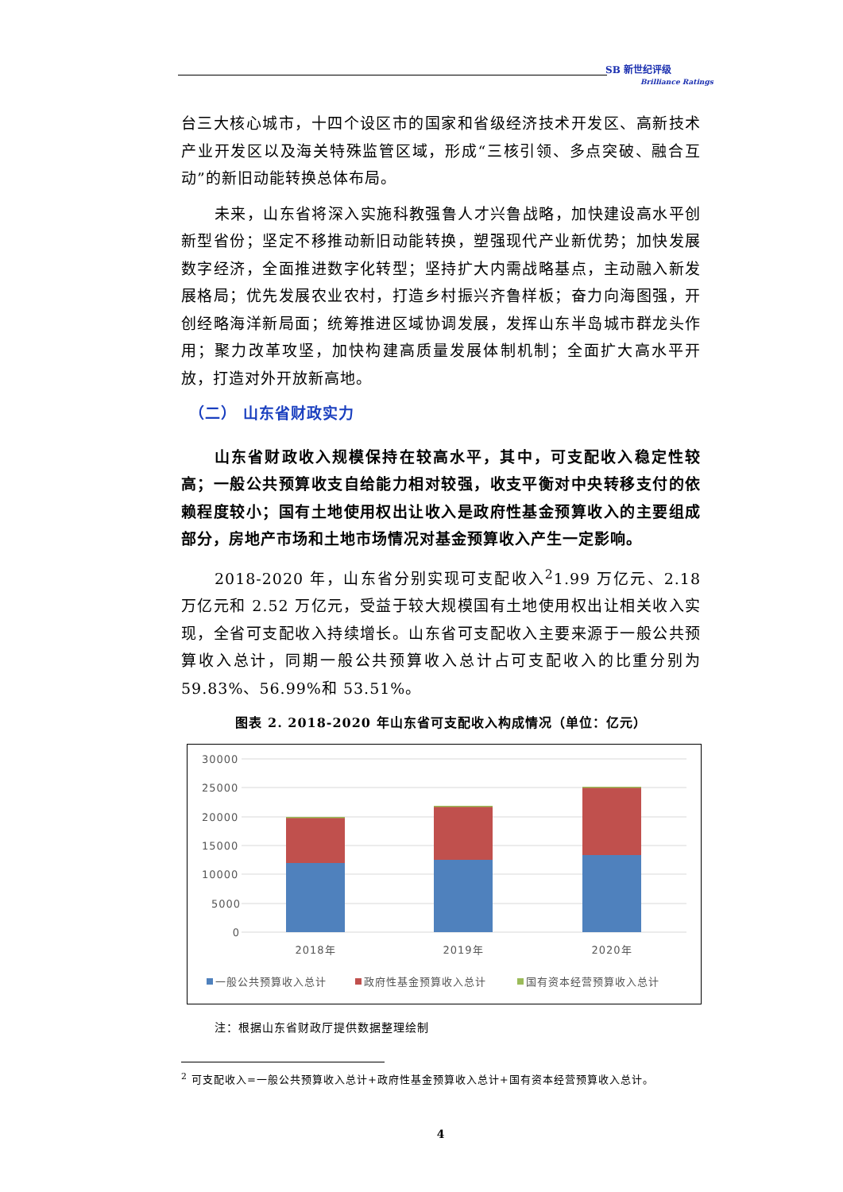SB 新世纪评级
Brilliance Ratings
台三大核心城市，十四个设区市的国家和省级经济技术开发区、高新技术产业开发区以及海关特殊监管区域，形成“三核引领、多点突破、融合互动”的新旧动能转换总体布局。
未来，山东省将深入实施科教强鲁人才兴鲁战略，加快建设高水平创新型省份；坚定不移推动新旧动能转换，塑强现代产业新优势；加快发展数字经济，全面推进数字化转型；坚持扩大内需战略基点，主动融入新发展格局；优先发展农业农村，打造乡村振兴齐鲁样板；奋力向海图强，开创经略海洋新局面；统筹推进区域协调发展，发挥山东半岛城市群龙头作用；聚力改革攻坚，加快构建高质量发展体制机制；全面扩大高水平开放，打造对外开放新高地。
（二） 山东省财政实力
山东省财政收入规模保持在较高水平，其中，可支配收入稳定性较高；一般公共预算收支自给能力相对较强，收支平衡对中央转移支付的依赖程度较小；国有土地使用权出让收入是政府性基金预算收入的主要组成部分，房地产市场和土地市场情况对基金预算收入产生一定影响。
2018-2020 年，山东省分别实现可支配收入<sup>2</sup>1.99 万亿元、2.18 万亿元和 2.52 万亿元，受益于较大规模国有土地使用权出让相关收入实现，全省可支配收入持续增长。山东省可支配收入主要来源于一般公共预算收入总计，同期一般公共预算收入总计占可支配收入的比重分别为 59.83%、56.99%和 53.51%。
图表 2. 2018-2020 年山东省可支配收入构成情况（单位：亿元）
30000
25000
20000
15000
10000
5000
0
2018年
2019年
2020年
一般公共预算收入总计
政府性基金预算收入总计
国有资本经营预算收入总计
注：根据山东省财政厅提供数据整理绘制
<sup>2</sup> 可支配收入=一般公共预算收入总计+政府性基金预算收入总计+国有资本经营预算收入总计。
4